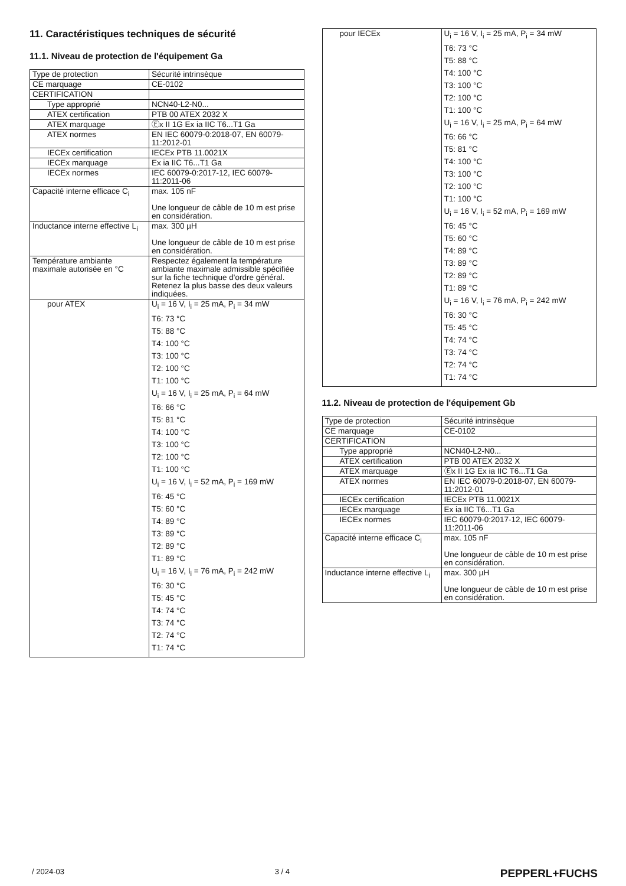11. Caractéristiques techniques de sécurité
11.1. Niveau de protection de l'équipement Ga
| Type de protection | Sécurité intrinsèque |
| CE marquage | CE-0102 |
| CERTIFICATION | |
| Type approprié | NCN40-L2-N0... |
| ATEX certification | PTB 00 ATEX 2032 X |
| ATEX marquage | Ⓔx II 1G Ex ia IIC T6...T1 Ga |
| ATEX normes | EN IEC 60079-0:2018-07, EN 60079-11:2012-01 |
| IECEx certification | IECEx PTB 11.0021X |
| IECEx marquage | Ex ia IIC T6...T1 Ga |
| IECEx normes | IEC 60079-0:2017-12, IEC 60079-11:2011-06 |
| Capacité interne efficace C<sub>i</sub> | max. 105 nF Une longueur de câble de 10 m est prise en considération. |
| Inductance interne effective L<sub>i</sub> | max. 300 µH Une longueur de câble de 10 m est prise en considération. |
| Température ambiante maximale autorisée en °C | Respectez également la température ambiante maximale admissible spécifiée sur la fiche technique d'ordre général. Retenez la plus basse des deux valeurs indiquées. |
| pour ATEX | U<sub>i</sub> = 16 V, I<sub>i</sub> = 25 mA, P<sub>i</sub> = 34 mW T6: 73 °C T5: 88 °C T4: 100 °C T3: 100 °C T2: 100 °C T1: 100 °C U<sub>i</sub> = 16 V, I<sub>i</sub> = 25 mA, P<sub>i</sub> = 64 mW T6: 66 °C T5: 81 °C T4: 100 °C T3: 100 °C T2: 100 °C T1: 100 °C U<sub>i</sub> = 16 V, I<sub>i</sub> = 52 mA, P<sub>i</sub> = 169 mW T6: 45 °C T5: 60 °C T4: 89 °C T3: 89 °C T2: 89 °C T1: 89 °C U<sub>i</sub> = 16 V, I<sub>i</sub> = 76 mA, P<sub>i</sub> = 242 mW T6: 30 °C T5: 45 °C T4: 74 °C T3: 74 °C T2: 74 °C T1: 74 °C |
| pour IECEx | U<sub>i</sub> = 16 V, I<sub>i</sub> = 25 mA, P<sub>i</sub> = 34 mW T6: 73 °C T5: 88 °C T4: 100 °C T3: 100 °C T2: 100 °C T1: 100 °C U<sub>i</sub> = 16 V, I<sub>i</sub> = 25 mA, P<sub>i</sub> = 64 mW T6: 66 °C T5: 81 °C T4: 100 °C T3: 100 °C T2: 100 °C T1: 100 °C U<sub>i</sub> = 16 V, I<sub>i</sub> = 52 mA, P<sub>i</sub> = 169 mW T6: 45 °C T5: 60 °C T4: 89 °C T3: 89 °C T2: 89 °C T1: 89 °C U<sub>i</sub> = 16 V, I<sub>i</sub> = 76 mA, P<sub>i</sub> = 242 mW T6: 30 °C T5: 45 °C T4: 74 °C T3: 74 °C T2: 74 °C T1: 74 °C |
11.2. Niveau de protection de l'équipement Gb
| Type de protection | Sécurité intrinsèque |
| CE marquage | CE-0102 |
| CERTIFICATION | |
| Type approprié | NCN40-L2-N0... |
| ATEX certification | PTB 00 ATEX 2032 X |
| ATEX marquage | Ⓔx II 1G Ex ia IIC T6...T1 Ga |
| ATEX normes | EN IEC 60079-0:2018-07, EN 60079-11:2012-01 |
| IECEx certification | IECEx PTB 11.0021X |
| IECEx marquage | Ex ia IIC T6...T1 Ga |
| IECEx normes | IEC 60079-0:2017-12, IEC 60079-11:2011-06 |
| Capacité interne efficace C<sub>i</sub> | max. 105 nF Une longueur de câble de 10 m est prise en considération. |
| Inductance interne effective L<sub>i</sub> | max. 300 µH Une longueur de câble de 10 m est prise en considération. |
/ 2024-03 3 / 4 PEPPERL+FUCHS